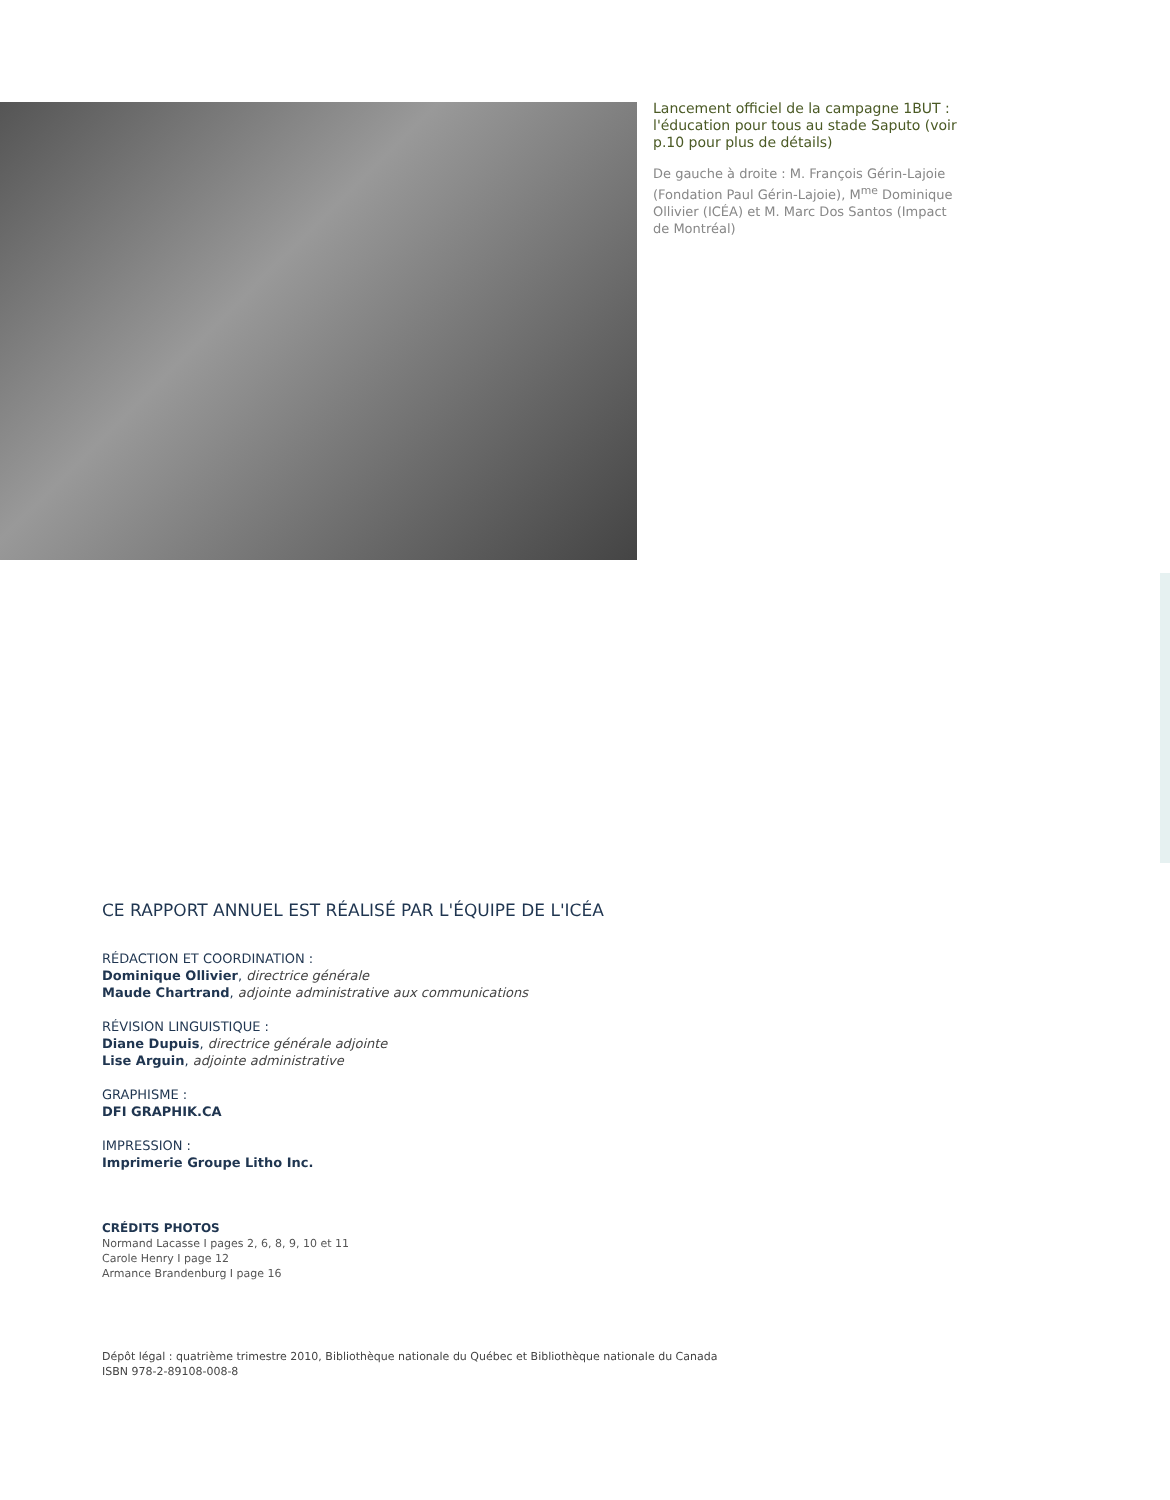Lancement officiel de la campagne 1BUT : l'éducation pour tous au stade Saputo (voir p.10 pour plus de détails)
De gauche à droite : M. François Gérin-Lajoie (Fondation Paul Gérin-Lajoie), M<sup>me</sup> Dominique Ollivier (ICÉA) et M. Marc Dos Santos (Impact de Montréal)
CE RAPPORT ANNUEL EST RÉALISÉ PAR L'ÉQUIPE DE L'ICÉA
RÉDACTION ET COORDINATION :
Dominique Ollivier, directrice générale
Maude Chartrand, adjointe administrative aux communications
RÉVISION LINGUISTIQUE :
Diane Dupuis, directrice générale adjointe
Lise Arguin, adjointe administrative
GRAPHISME :
DFI GRAPHIK.CA
IMPRESSION :
Imprimerie Groupe Litho Inc.
CRÉDITS PHOTOS
Normand Lacasse I pages 2, 6, 8, 9, 10 et 11
Carole Henry I page 12
Armance Brandenburg I page 16
Dépôt légal : quatrième trimestre 2010, Bibliothèque nationale du Québec et Bibliothèque nationale du Canada
ISBN 978-2-89108-008-8